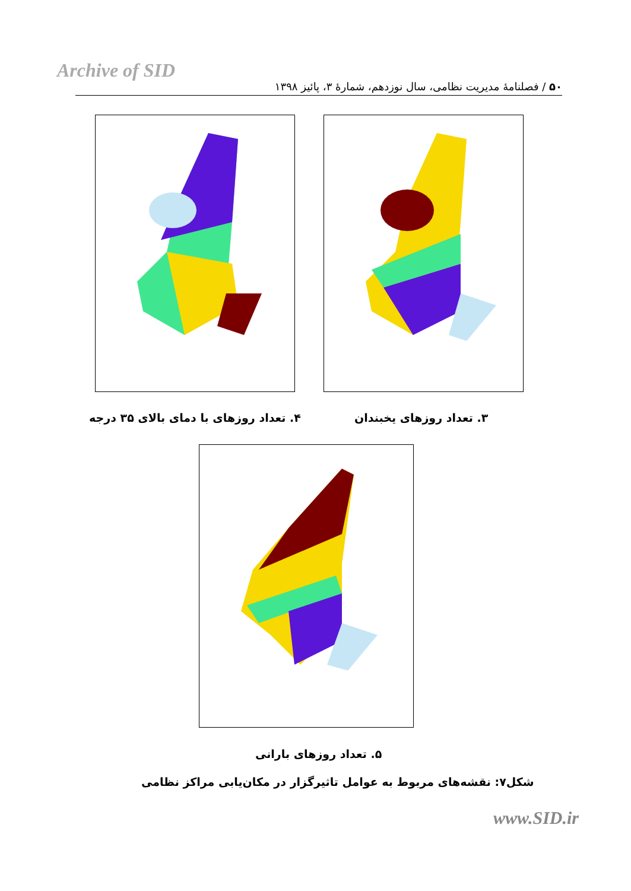Archive of SID
۵۰ / فصلنامهٔ مدیریت نظامی، سال نوزدهم، شمارهٔ ۳، پائیز ۱۳۹۸
۴. تعداد روزهای با دمای بالای ۳۵ درجه
۳. تعداد روزهای یخبندان
۵. تعداد روزهای بارانی
شکل۷: نقشه‌های مربوط به عوامل تاثیرگزار در مکان‌یابی مراکز نظامی
www.SID.ir